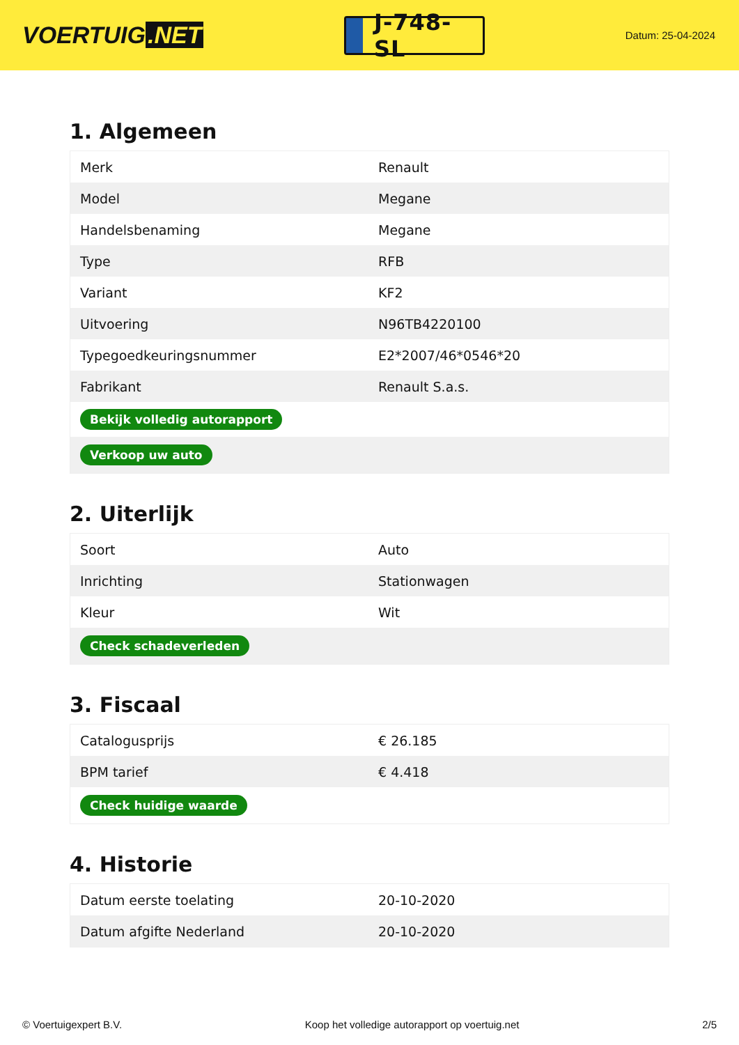VOERTUIG.NET
J-748-SL
Datum: 25-04-2024
1. Algemeen
| Merk | Renault |
| Model | Megane |
| Handelsbenaming | Megane |
| Type | RFB |
| Variant | KF2 |
| Uitvoering | N96TB4220100 |
| Typegoedkeuringsnummer | E2*2007/46*0546*20 |
| Fabrikant | Renault S.a.s. |
| Bekijk volledig autorapport | |
| Verkoop uw auto | |
2. Uiterlijk
| Soort | Auto |
| Inrichting | Stationwagen |
| Kleur | Wit |
| Check schadeverleden | |
3. Fiscaal
| Catalogusprijs | € 26.185 |
| BPM tarief | € 4.418 |
| Check huidige waarde | |
4. Historie
| Datum eerste toelating | 20-10-2020 |
| Datum afgifte Nederland | 20-10-2020 |
© Voertuigexpert B.V. Koop het volledige autorapport op voertuig.net 2/5